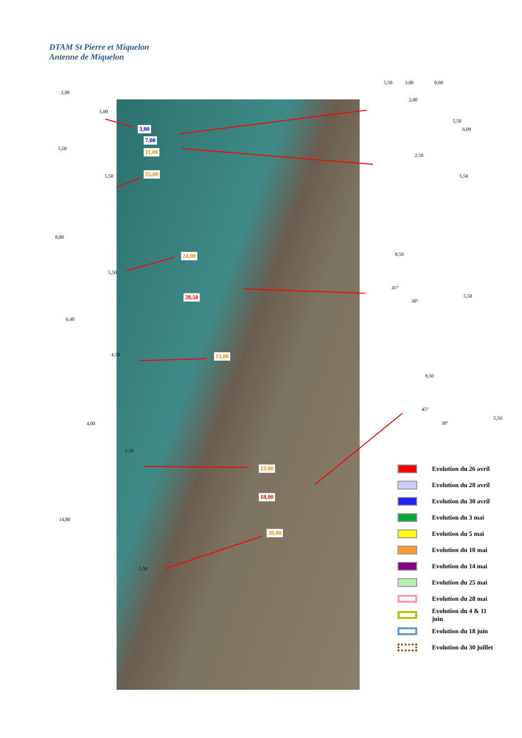DTAM St Pierre et Miquelon
Antenne de Miquelon
3,00
7,00
11,00
35,00
24,00
28,50
15,00
13,00
18,00
30,00
2,00
5,00
5,50 3,00 8,00
2,00
5,50
6,00
5,50
5,50
2,50
5,50
8,00
5,50
8,50
45°
30°
5,50
6,40
4,50
8,50
45°
30°
5,50
4,00
2,50
14,80
5,50
Evolution du 26 avril
Evolution du 28 avril
Evolution du 30 avril
Evolution du 3 mai
Evolution du 5 mai
Evolution du 10 mai
Evolution du 14 mai
Evolution du 25 mai
Evolution du 28 mai
Evolution du 4 & 11
juin
Evolution du 18 juin
Evolution du 30 juillet